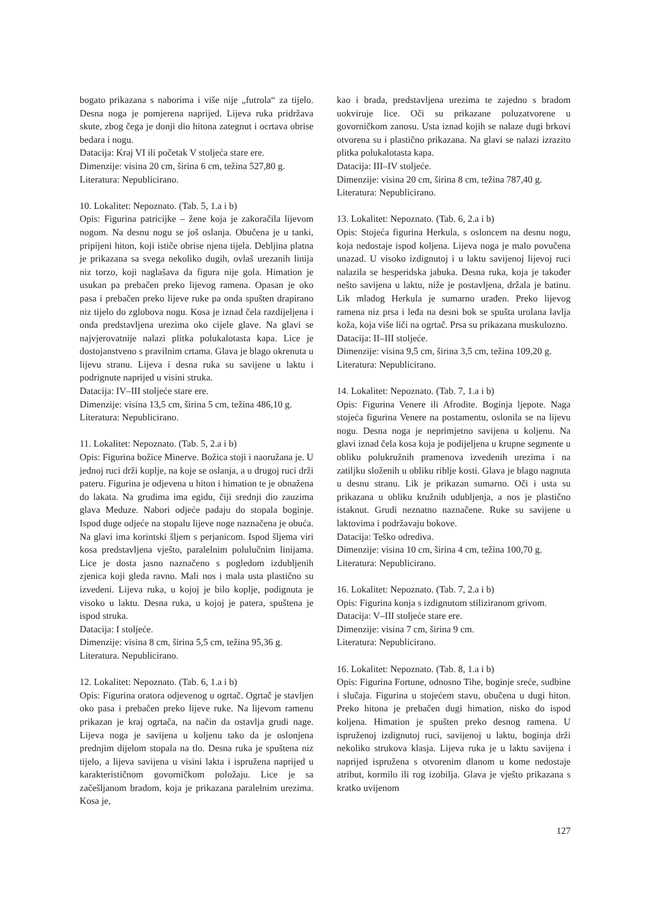bogato prikazana s naborima i više nije „futrola“ za tijelo. Desna noga je pomjerena naprijed. Lijeva ruka pridržava skute, zbog čega je donji dio hitona zategnut i ocrtava obrise bedara i nogu.
Datacija: Kraj VI ili početak V stoljeća stare ere.
Dimenzije: visina 20 cm, širina 6 cm, težina 527,80 g.
Literatura: Nepublicirano.
10. Lokalitet: Nepoznato. (Tab. 5, 1.a i b)
Opis: Figurina patricijke – žene koja je zakoračila lijevom nogom. Na desnu nogu se još oslanja. Obučena je u tanki, pripijeni hiton, koji ističe obrise njena tijela. Debljina platna je prikazana sa svega nekoliko dugih, ovlaš urezanih linija niz torzo, koji naglašava da figura nije gola. Himation je usukan pa prebačen preko lijevog ramena. Opasan je oko pasa i prebačen preko lijeve ruke pa onda spušten drapirano niz tijelo do zglobova nogu. Kosa je iznad čela razdijeljena i onda predstavljena urezima oko cijele glave. Na glavi se najvjerovatnije nalazi plitka polukalotasta kapa. Lice je dostojanstveno s pravilnim crtama. Glava je blago okrenuta u lijevu stranu. Lijeva i desna ruka su savijene u laktu i podrignute naprijed u visini struka.
Datacija: IV–III stoljeće stare ere.
Dimenzije: visina 13,5 cm, širina 5 cm, težina 486,10 g.
Literatura: Nepublicirano.
11. Lokalitet: Nepoznato. (Tab. 5, 2.a i b)
Opis: Figurina božice Minerve. Božica stoji i naoružana je. U jednoj ruci drži koplje, na koje se oslanja, a u drugoj ruci drži pateru. Figurina je odjevena u hiton i himation te je obnažena do lakata. Na grudima ima egidu, čiji srednji dio zauzima glava Meduze. Nabori odjeće padaju do stopala boginje. Ispod duge odjeće na stopalu lijeve noge naznačena je obuća. Na glavi ima korintski šljem s perjanicom. Ispod šljema viri kosa predstavljena vješto, paralelnim polulučnim linijama. Lice je dosta jasno naznačeno s pogledom izdubljenih zjenica koji gleda ravno. Mali nos i mala usta plastično su izvedeni. Lijeva ruka, u kojoj je bilo koplje, podignuta je visoko u laktu. Desna ruka, u kojoj je patera, spuštena je ispod struka.
Datacija: I stoljeće.
Dimenzije: visina 8 cm, širina 5,5 cm, težina 95,36 g.
Literatura. Nepublicirano.
12. Lokalitet: Nepoznato. (Tab. 6, 1.a i b)
Opis: Figurina oratora odjevenog u ogrtač. Ogrtač je stavljen oko pasa i prebačen preko lijeve ruke. Na lijevom ramenu prikazan je kraj ogrtača, na način da ostavlja grudi nage. Lijeva noga je savijena u koljenu tako da je oslonjena prednjim dijelom stopala na tlo. Desna ruka je spuštena niz tijelo, a lijeva savijena u visini lakta i ispružena naprijed u karakterističnom govorničkom položaju. Lice je sa začešljanom bradom, koja je prikazana paralelnim urezima. Kosa je,
kao i brada, predstavljena urezima te zajedno s bradom uokviruje lice. Oči su prikazane poluzatvorene u govorničkom zanosu. Usta iznad kojih se nalaze dugi brkovi otvorena su i plastično prikazana. Na glavi se nalazi izrazito plitka polukalotasta kapa.
Datacija: III–IV stoljeće.
Dimenzije: visina 20 cm, širina 8 cm, težina 787,40 g.
Literatura: Nepublicirano.
13. Lokalitet: Nepoznato. (Tab. 6, 2.a i b)
Opis: Stojeća figurina Herkula, s osloncem na desnu nogu, koja nedostaje ispod koljena. Lijeva noga je malo povučena unazad. U visoko izdignutoj i u laktu savijenoj lijevoj ruci nalazila se hesperidska jabuka. Desna ruka, koja je također nešto savijena u laktu, niže je postavljena, držala je batinu. Lik mladog Herkula je sumarno urađen. Preko lijevog ramena niz prsa i leđa na desni bok se spušta urolana lavlja koža, koja više liči na ogrtač. Prsa su prikazana muskulozno.
Datacija: II–III stoljeće.
Dimenzije: visina 9,5 cm, širina 3,5 cm, težina 109,20 g.
Literatura: Nepublicirano.
14. Lokalitet: Nepoznato. (Tab. 7, 1.a i b)
Opis: Figurina Venere ili Afrodite. Boginja ljepote. Naga stojeća figurina Venere na postamentu, oslonila se na lijevu nogu. Desna noga je neprimjetno savijena u koljenu. Na glavi iznad čela kosa koja je podijeljena u krupne segmente u obliku polukružnih pramenova izvedenih urezima i na zatiljku složenih u obliku riblje kosti. Glava je blago nagnuta u desnu stranu. Lik je prikazan sumarno. Oči i usta su prikazana u obliku kružnih udubljenja, a nos je plastično istaknut. Grudi neznatno naznačene. Ruke su savijene u laktovima i podržavaju bokove.
Datacija: Teško odrediva.
Dimenzije: visina 10 cm, širina 4 cm, težina 100,70 g.
Literatura: Nepublicirano.
16. Lokalitet: Nepoznato. (Tab. 7, 2.a i b)
Opis: Figurina konja s izdignutom stiliziranom grivom.
Datacija: V–III stoljeće stare ere.
Dimenzije: visina 7 cm, širina 9 cm.
Literatura: Nepublicirano.
16. Lokalitet: Nepoznato. (Tab. 8, 1.a i b)
Opis: Figurina Fortune, odnosno Tihe, boginje sreće, sudbine i slučaja. Figurina u stojećem stavu, obučena u dugi hiton. Preko hitona je prebačen dugi himation, nisko do ispod koljena. Himation je spušten preko desnog ramena. U ispruženoj izdignutoj ruci, savijenoj u laktu, boginja drži nekoliko strukova klasja. Lijeva ruka je u laktu savijena i naprijed ispružena s otvorenim dlanom u kome nedostaje atribut, kormilo ili rog izobilja. Glava je vješto prikazana s kratko uvijenom
127